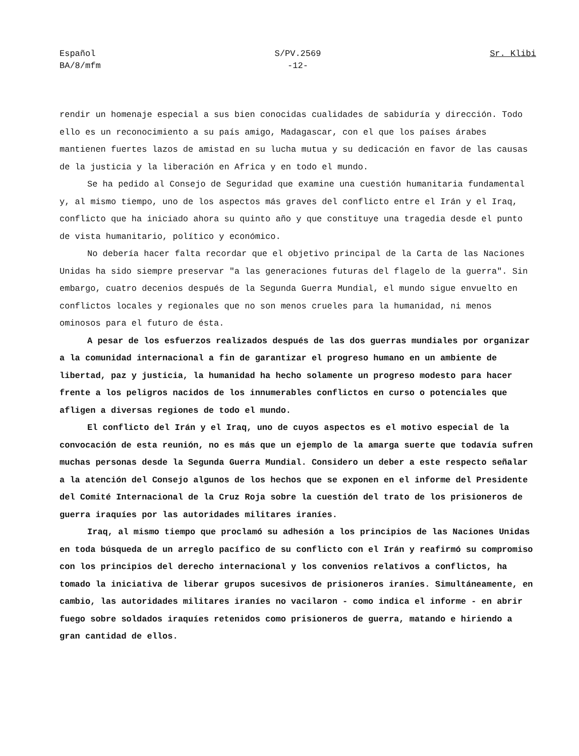Español
BA/8/mfm
S/PV.2569
-12-
Sr. Klibi
rendir un homenaje especial a sus bien conocidas cualidades de sabiduría y dirección. Todo ello es un reconocimiento a su país amigo, Madagascar, con el que los países árabes mantienen fuertes lazos de amistad en su lucha mutua y su dedicación en favor de las causas de la justicia y la liberación en Africa y en todo el mundo.
Se ha pedido al Consejo de Seguridad que examine una cuestión humanitaria fundamental y, al mismo tiempo, uno de los aspectos más graves del conflicto entre el Irán y el Iraq, conflicto que ha iniciado ahora su quinto año y que constituye una tragedia desde el punto de vista humanitario, político y económico.
No debería hacer falta recordar que el objetivo principal de la Carta de las Naciones Unidas ha sido siempre preservar "a las generaciones futuras del flagelo de la guerra". Sin embargo, cuatro decenios después de la Segunda Guerra Mundial, el mundo sigue envuelto en conflictos locales y regionales que no son menos crueles para la humanidad, ni menos ominosos para el futuro de ésta.
A pesar de los esfuerzos realizados después de las dos guerras mundiales por organizar a la comunidad internacional a fin de garantizar el progreso humano en un ambiente de libertad, paz y justicia, la humanidad ha hecho solamente un progreso modesto para hacer frente a los peligros nacidos de los innumerables conflictos en curso o potenciales que afligen a diversas regiones de todo el mundo.
El conflicto del Irán y el Iraq, uno de cuyos aspectos es el motivo especial de la convocación de esta reunión, no es más que un ejemplo de la amarga suerte que todavía sufren muchas personas desde la Segunda Guerra Mundial. Considero un deber a este respecto señalar a la atención del Consejo algunos de los hechos que se exponen en el informe del Presidente del Comité Internacional de la Cruz Roja sobre la cuestión del trato de los prisioneros de guerra iraquíes por las autoridades militares iraníes.
Iraq, al mismo tiempo que proclamó su adhesión a los principios de las Naciones Unidas en toda búsqueda de un arreglo pacífico de su conflicto con el Irán y reafirmó su compromiso con los principios del derecho internacional y los convenios relativos a conflictos, ha tomado la iniciativa de liberar grupos sucesivos de prisioneros iraníes. Simultáneamente, en cambio, las autoridades militares iraníes no vacilaron - como indica el informe - en abrir fuego sobre soldados iraquíes retenidos como prisioneros de guerra, matando e hiriendo a gran cantidad de ellos.